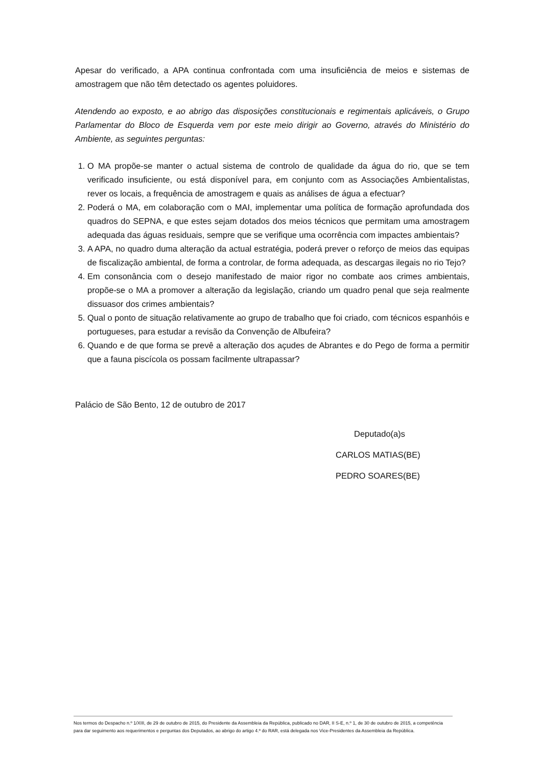Apesar do verificado, a APA continua confrontada com uma insuficiência de meios e sistemas de amostragem que não têm detectado os agentes poluidores.
Atendendo ao exposto, e ao abrigo das disposições constitucionais e regimentais aplicáveis, o Grupo Parlamentar do Bloco de Esquerda vem por este meio dirigir ao Governo, através do Ministério do Ambiente, as seguintes perguntas:
1. O MA propõe-se manter o actual sistema de controlo de qualidade da água do rio, que se tem verificado insuficiente, ou está disponível para, em conjunto com as Associações Ambientalistas, rever os locais, a frequência de amostragem e quais as análises de água a efectuar?
2. Poderá o MA, em colaboração com o MAI, implementar uma política de formação aprofundada dos quadros do SEPNA, e que estes sejam dotados dos meios técnicos que permitam uma amostragem adequada das águas residuais, sempre que se verifique uma ocorrência com impactes ambientais?
3. A APA, no quadro duma alteração da actual estratégia, poderá prever o reforço de meios das equipas de fiscalização ambiental, de forma a controlar, de forma adequada, as descargas ilegais no rio Tejo?
4. Em consonância com o desejo manifestado de maior rigor no combate aos crimes ambientais, propõe-se o MA a promover a alteração da legislação, criando um quadro penal que seja realmente dissuasor dos crimes ambientais?
5. Qual o ponto de situação relativamente ao grupo de trabalho que foi criado, com técnicos espanhóis e portugueses, para estudar a revisão da Convenção de Albufeira?
6. Quando e de que forma se prevê a alteração dos açudes de Abrantes e do Pego de forma a permitir que a fauna piscícola os possam facilmente ultrapassar?
Palácio de São Bento, 12 de outubro de 2017
Deputado(a)s
CARLOS MATIAS(BE)
PEDRO SOARES(BE)
Nos termos do Despacho n.º 1/XIII, de 29 de outubro de 2015, do Presidente da Assembleia da República, publicado no DAR, II S-E, n.º 1, de 30 de outubro de 2015, a competência para dar seguimento aos requerimentos e perguntas dos Deputados, ao abrigo do artigo 4.º do RAR, está delegada nos Vice-Presidentes da Assembleia da República.